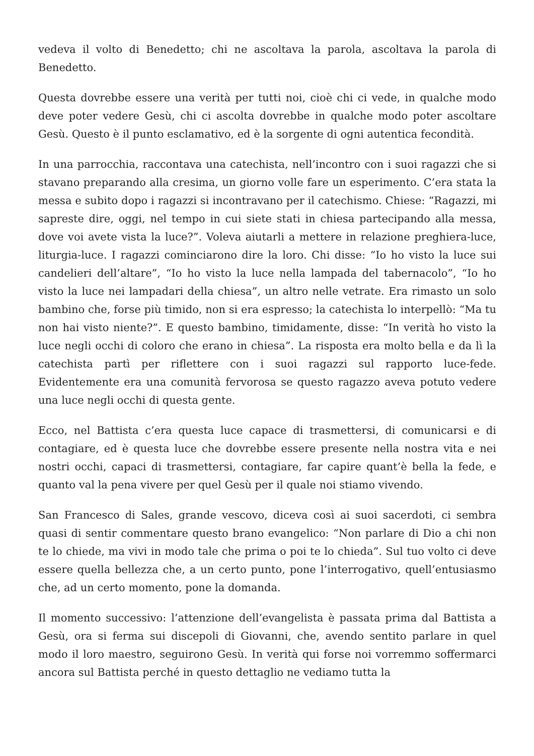vedeva il volto di Benedetto; chi ne ascoltava la parola, ascoltava la parola di Benedetto.
Questa dovrebbe essere una verità per tutti noi, cioè chi ci vede, in qualche modo deve poter vedere Gesù, chi ci ascolta dovrebbe in qualche modo poter ascoltare Gesù. Questo è il punto esclamativo, ed è la sorgente di ogni autentica fecondità.
In una parrocchia, raccontava una catechista, nell’incontro con i suoi ragazzi che si stavano preparando alla cresima, un giorno volle fare un esperimento. C’era stata la messa e subito dopo i ragazzi si incontravano per il catechismo. Chiese: “Ragazzi, mi sapreste dire, oggi, nel tempo in cui siete stati in chiesa partecipando alla messa, dove voi avete vista la luce?”. Voleva aiutarli a mettere in relazione preghiera-luce, liturgia-luce. I ragazzi cominciarono dire la loro. Chi disse: “Io ho visto la luce sui candelieri dell’altare”, “Io ho visto la luce nella lampada del tabernacolo”, “Io ho visto la luce nei lampadari della chiesa”, un altro nelle vetrate. Era rimasto un solo bambino che, forse più timido, non si era espresso; la catechista lo interpellò: “Ma tu non hai visto niente?”. E questo bambino, timidamente, disse: “In verità ho visto la luce negli occhi di coloro che erano in chiesa”. La risposta era molto bella e da lì la catechista partì per riflettere con i suoi ragazzi sul rapporto luce-fede. Evidentemente era una comunità fervorosa se questo ragazzo aveva potuto vedere una luce negli occhi di questa gente.
Ecco, nel Battista c’era questa luce capace di trasmettersi, di comunicarsi e di contagiare, ed è questa luce che dovrebbe essere presente nella nostra vita e nei nostri occhi, capaci di trasmettersi, contagiare, far capire quant’è bella la fede, e quanto val la pena vivere per quel Gesù per il quale noi stiamo vivendo.
San Francesco di Sales, grande vescovo, diceva così ai suoi sacerdoti, ci sembra quasi di sentir commentare questo brano evangelico: “Non parlare di Dio a chi non te lo chiede, ma vivi in modo tale che prima o poi te lo chieda”. Sul tuo volto ci deve essere quella bellezza che, a un certo punto, pone l’interrogativo, quell’entusiasmo che, ad un certo momento, pone la domanda.
Il momento successivo: l’attenzione dell’evangelista è passata prima dal Battista a Gesù, ora si ferma sui discepoli di Giovanni, che, avendo sentito parlare in quel modo il loro maestro, seguirono Gesù. In verità qui forse noi vorremmo soffermarci ancora sul Battista perché in questo dettaglio ne vediamo tutta la